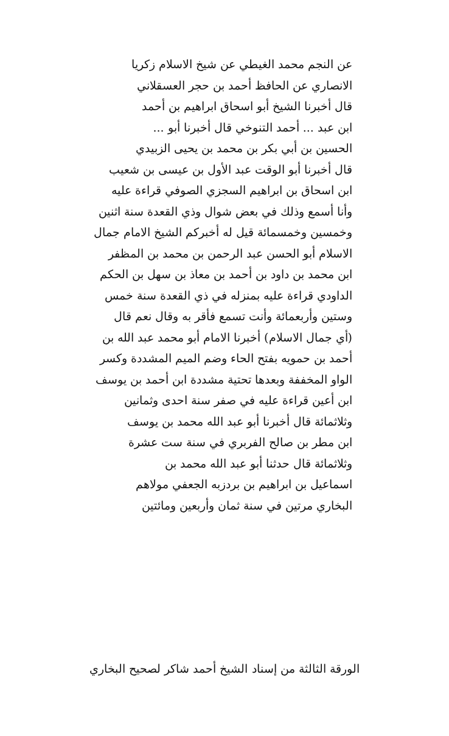عن النجم محمد الغيطي عن شيخ الاسلام زكريا
الانصاري عن الحافظ أحمد بن حجر العسقلاني
قال أخبرنا الشيخ أبو اسحاق ابراهيم بن أحمد
ابن عبد ... أحمد التنوخي قال أخبرنا أبو ...
الحسين بن أبي بكر بن محمد بن يحيى الزبيدي
قال أخبرنا أبو الوقت عبد الأول بن عيسى بن شعيب
ابن اسحاق بن ابراهيم السجزي الصوفي قراءة عليه
وأنا أسمع وذلك في بعض شوال وذي القعدة سنة اثنين
وخمسين وخمسمائة قيل له أخبركم الشيخ الامام جمال
الاسلام أبو الحسن عبد الرحمن بن محمد بن المظفر
ابن محمد بن داود بن أحمد بن معاذ بن سهل بن الحكم
الداودي قراءة عليه بمنزله في ذي القعدة سنة خمس
وستين وأربعمائة وأنت تسمع فأقر به وقال نعم قال
(أي جمال الاسلام) أخبرنا الامام أبو محمد عبد الله بن
أحمد بن حمويه بفتح الحاء وضم الميم المشددة وكسر
الواو المخففة وبعدها تحتية مشددة ابن أحمد بن يوسف
ابن أعين قراءة عليه في صفر سنة احدى وثمانين
وثلاثمائة قال أخبرنا أبو عبد الله محمد بن يوسف
ابن مطر بن صالح الفربري في سنة ست عشرة
وثلاثمائة قال حدثنا أبو عبد الله محمد بن
اسماعيل بن ابراهيم بن بردزبه الجعفي مولاهم
البخاري مرتين في سنة ثمان وأربعين ومائتين
الورقة الثالثة من إسناد الشيخ أحمد شاكر لصحيح البخاري